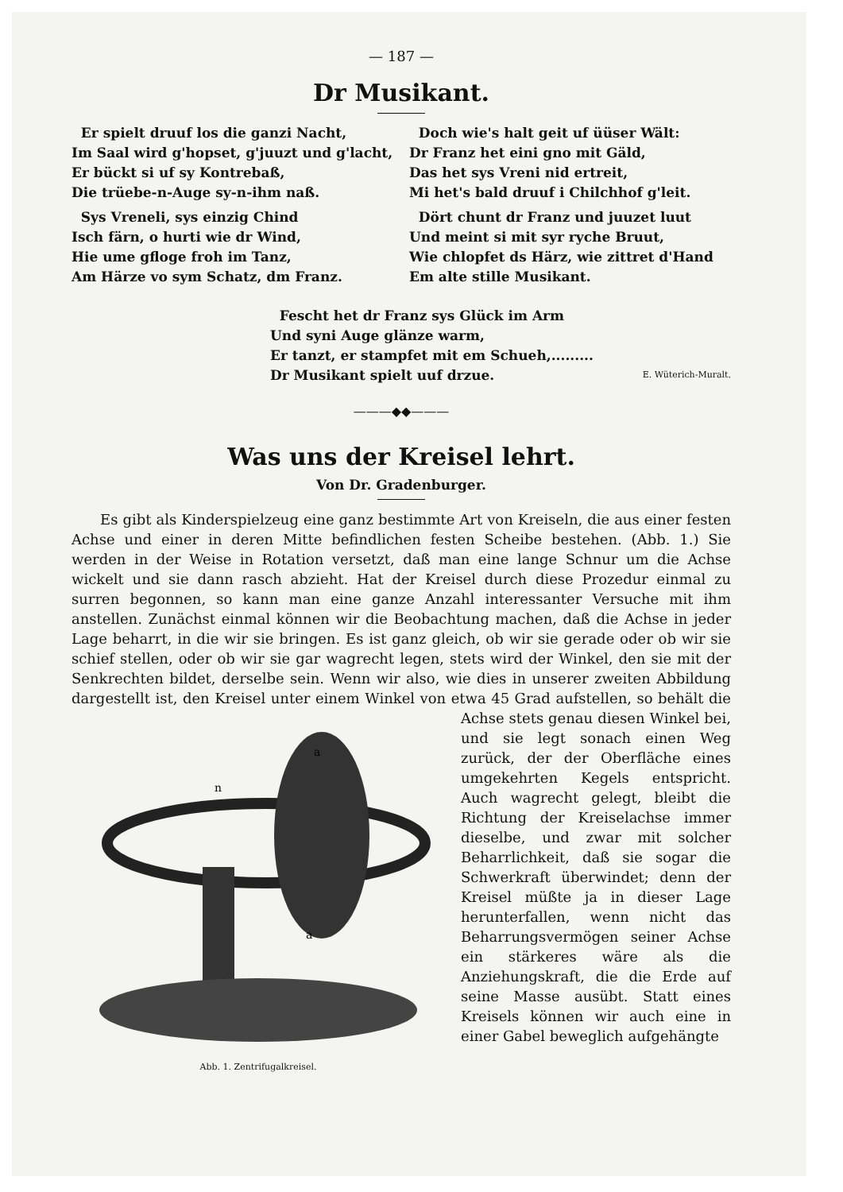— 187 —
Dr Musikant.
Er spielt druuf los die ganzi Nacht,
Im Saal wird g'hopset, g'juuzt und g'lacht,
Er bückt si uf sy Kontrebaß,
Die trüebe-n-Auge sy-n-ihm naß.
Sys Vreneli, sys einzig Chind
Isch färn, o hurti wie dr Wind,
Hie ume gfloge froh im Tanz,
Am Härze vo sym Schatz, dm Franz.
Doch wie's halt geit uf üüser Wält:
Dr Franz het eini gno mit Gäld,
Das het sys Vreni nid ertreit,
Mi het's bald druuf i Chilchhof g'leit.
Dört chunt dr Franz und juuzet luut
Und meint si mit syr ryche Bruut,
Wie chlopfet ds Härz, wie zittret d'Hand
Em alte stille Musikant.
Fescht het dr Franz sys Glück im Arm
Und syni Auge glänze warm,
Er tanzt, er stampfet mit em Schueh,.........
Dr Musikant spielt uuf drzue.
E. Wüterich-Muralt.
———◆◆———
Was uns der Kreisel lehrt.
Von Dr. Gradenburger.
Es gibt als Kinderspielzeug eine ganz bestimmte Art von Kreiseln, die aus einer festen Achse und einer in deren Mitte befindlichen festen Scheibe bestehen. (Abb. 1.) Sie werden in der Weise in Rotation versetzt, daß man eine lange Schnur um die Achse wickelt und sie dann rasch abzieht. Hat der Kreisel durch diese Prozedur einmal zu surren begonnen, so kann man eine ganze Anzahl interessanter Versuche mit ihm anstellen. Zunächst einmal können wir die Beobachtung machen, daß die Achse in jeder Lage beharrt, in die wir sie bringen. Es ist ganz gleich, ob wir sie gerade oder ob wir sie schief stellen, oder ob wir sie gar wagrecht legen, stets wird der Winkel, den sie mit der Senkrechten bildet, derselbe sein. Wenn wir also, wie dies in unserer zweiten Abbildung dargestellt ist, den Kreisel unter einem Winkel von etwa 45 Grad
a
a
n
Abb. 1. Zentrifugalkreisel.
aufstellen, so behält die Achse stets genau diesen Winkel bei, und sie legt sonach einen Weg zurück, der der Oberfläche eines umgekehrten Kegels entspricht. Auch wagrecht gelegt, bleibt die Richtung der Kreiselachse immer dieselbe, und zwar mit solcher Beharrlichkeit, daß sie sogar die Schwerkraft überwindet; denn der Kreisel müßte ja in dieser Lage herunterfallen, wenn nicht das Beharrungsvermögen seiner Achse ein stärkeres wäre als die Anziehungskraft, die die Erde auf seine Masse ausübt. Statt eines Kreisels können wir auch eine in einer Gabel beweglich aufgehängte